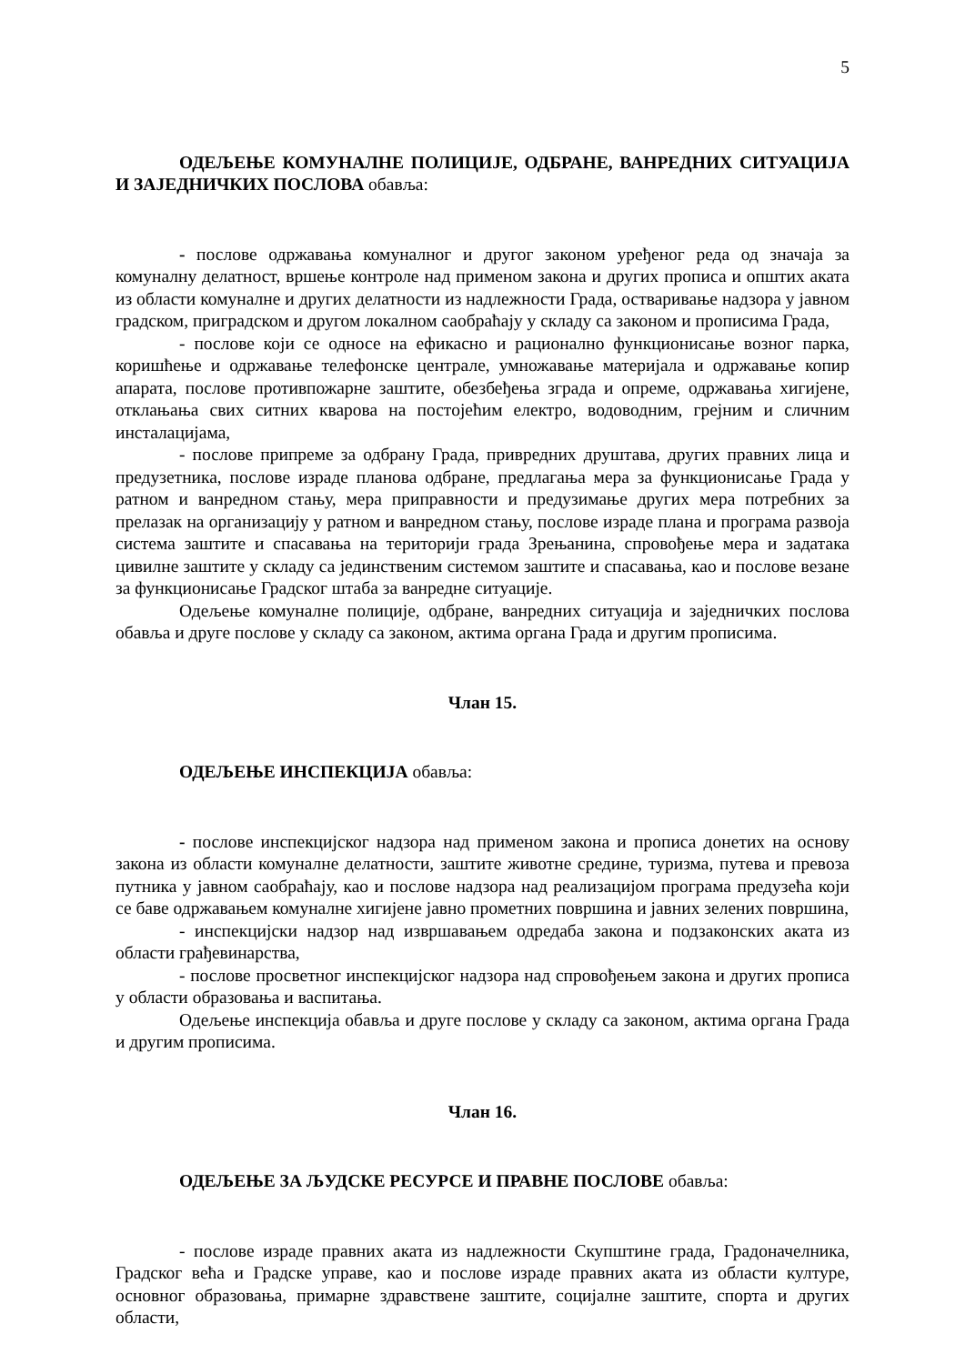5
ОДЕЉЕЊЕ КОМУНАЛНЕ ПОЛИЦИЈЕ, ОДБРАНЕ, ВАНРЕДНИХ СИТУАЦИЈА И ЗАЈЕДНИЧКИХ ПОСЛОВА обавља:
- послове одржавања комуналног и другог законом уређеног реда од значаја за комуналну делатност, вршење контроле над применом закона и других прописа и општих аката из области комуналне и других делатности из надлежности Града, остваривање надзора у јавном градском, приградском и другом локалном саобраћају у складу са законом и прописима Града,
- послове који се односе на ефикасно и рационално функционисање возног парка, коришћење и одржавање телефонске централе, умножавање материјала и одржавање копир апарата, послове противпожарне заштите, обезбеђења зграда и опреме, одржавања хигијене, отклањања свих ситних кварова на постојећим електро, водоводним, грејним и сличним инсталацијама,
- послове припреме за одбрану Града, привредних друштава, других правних лица и предузетника, послове израде планова одбране, предлагања мера за функционисање Града у ратном и ванредном стању, мера приправности и предузимање других мера потребних за прелазак на организацију у ратном и ванредном стању, послове израде плана и програма развоја система заштите и спасавања на територији града Зрењанина, спровођење мера и задатака цивилне заштите у складу са јединственим системом заштите и спасавања, као и послове везане за функционисање Градског штаба за ванредне ситуације.
Одељење комуналне полиције, одбране, ванредних ситуација и заједничких послова обавља и друге послове у складу са законом, актима органа Града и другим прописима.
Члан 15.
ОДЕЉЕЊЕ ИНСПЕКЦИЈА обавља:
- послове инспекцијског надзора над применом закона и прописа донетих на основу закона из области комуналне делатности, заштите животне средине, туризма, путева и превоза путника у јавном саобраћају, као и послове надзора над реализацијом програма предузећа који се баве одржавањем комуналне хигијене јавно прометних површина и јавних зелених површина,
- инспекцијски надзор над извршавањем одредаба закона и подзаконских аката из области грађевинарства,
- послове просветног инспекцијског надзора над спровођењем закона и других прописа у области образовања и васпитања.
Одељење инспекција обавља и друге послове у складу са законом, актима органа Града и другим прописима.
Члан 16.
ОДЕЉЕЊЕ ЗА ЉУДСКЕ РЕСУРСЕ И ПРАВНЕ ПОСЛОВЕ обавља:
- послове израде правних аката из надлежности Скупштине града, Градоначелника, Градског већа и Градске управе, као и послове израде правних аката из области културе, основног образовања, примарне здравствене заштите, социјалне заштите, спорта и других области,